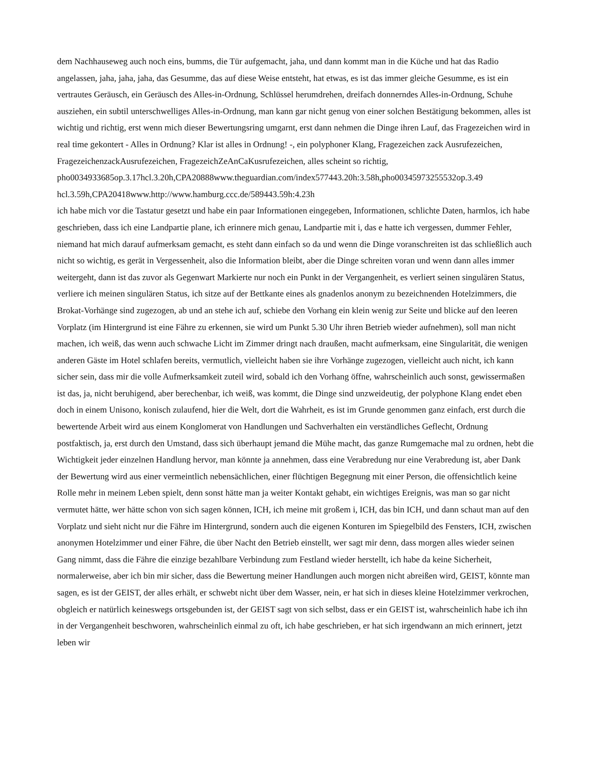dem Nachhauseweg auch noch eins, bumms, die Tür aufgemacht, jaha, und dann kommt man in die Küche und hat das Radio angelassen, jaha, jaha, jaha, das Gesumme, das auf diese Weise entsteht, hat etwas, es ist das immer gleiche Gesumme, es ist ein vertrautes Geräusch, ein Geräusch des Alles-in-Ordnung, Schlüssel herumdrehen, dreifach donnerndes Alles-in-Ordnung, Schuhe ausziehen, ein subtil unterschwelliges Alles-in-Ordnung, man kann gar nicht genug von einer solchen Bestätigung bekommen, alles ist wichtig und richtig, erst wenn mich dieser Bewertungsring umgarnt, erst dann nehmen die Dinge ihren Lauf, das Fragezeichen wird in real time gekontert - Alles in Ordnung? Klar ist alles in Ordnung! -, ein polyphoner Klang, Fragezeichen zack Ausrufezeichen, FragezeichenzackAusrufezeichen, FragezeichZeAnCaKusrufezeichen, alles scheint so richtig, pho0034933685op.3.17hcl.3.20h,CPA20888www.theguardian.com/index577443.20h:3.58h,pho00345973255532op.3.49 hcl.3.59h,CPA20418www.http://www.hamburg.ccc.de/589443.59h:4.23h
ich habe mich vor die Tastatur gesetzt und habe ein paar Informationen eingegeben, Informationen, schlichte Daten, harmlos, ich habe geschrieben, dass ich eine Landpartie plane, ich erinnere mich genau, Landpartie mit i, das e hatte ich vergessen, dummer Fehler, niemand hat mich darauf aufmerksam gemacht, es steht dann einfach so da und wenn die Dinge voranschreiten ist das schließlich auch nicht so wichtig, es gerät in Vergessenheit, also die Information bleibt, aber die Dinge schreiten voran und wenn dann alles immer weitergeht, dann ist das zuvor als Gegenwart Markierte nur noch ein Punkt in der Vergangenheit, es verliert seinen singulären Status, verliere ich meinen singulären Status, ich sitze auf der Bettkante eines als gnadenlos anonym zu bezeichnenden Hotelzimmers, die Brokat-Vorhänge sind zugezogen, ab und an stehe ich auf, schiebe den Vorhang ein klein wenig zur Seite und blicke auf den leeren Vorplatz (im Hintergrund ist eine Fähre zu erkennen, sie wird um Punkt 5.30 Uhr ihren Betrieb wieder aufnehmen), soll man nicht machen, ich weiß, das wenn auch schwache Licht im Zimmer dringt nach draußen, macht aufmerksam, eine Singularität, die wenigen anderen Gäste im Hotel schlafen bereits, vermutlich, vielleicht haben sie ihre Vorhänge zugezogen, vielleicht auch nicht, ich kann sicher sein, dass mir die volle Aufmerksamkeit zuteil wird, sobald ich den Vorhang öffne, wahrscheinlich auch sonst, gewissermaßen ist das, ja, nicht beruhigend, aber berechenbar, ich weiß, was kommt, die Dinge sind unzweideutig, der polyphone Klang endet eben doch in einem Unisono, konisch zulaufend, hier die Welt, dort die Wahrheit, es ist im Grunde genommen ganz einfach, erst durch die bewertende Arbeit wird aus einem Konglomerat von Handlungen und Sachverhalten ein verständliches Geflecht, Ordnung postfaktisch, ja, erst durch den Umstand, dass sich überhaupt jemand die Mühe macht, das ganze Rumgemache mal zu ordnen, hebt die Wichtigkeit jeder einzelnen Handlung hervor, man könnte ja annehmen, dass eine Verabredung nur eine Verabredung ist, aber Dank der Bewertung wird aus einer vermeintlich nebensächlichen, einer flüchtigen Begegnung mit einer Person, die offensichtlich keine Rolle mehr in meinem Leben spielt, denn sonst hätte man ja weiter Kontakt gehabt, ein wichtiges Ereignis, was man so gar nicht vermutet hätte, wer hätte schon von sich sagen können, ICH, ich meine mit großem i, ICH, das bin ICH, und dann schaut man auf den Vorplatz und sieht nicht nur die Fähre im Hintergrund, sondern auch die eigenen Konturen im Spiegelbild des Fensters, ICH, zwischen anonymen Hotelzimmer und einer Fähre, die über Nacht den Betrieb einstellt, wer sagt mir denn, dass morgen alles wieder seinen Gang nimmt, dass die Fähre die einzige bezahlbare Verbindung zum Festland wieder herstellt, ich habe da keine Sicherheit, normalerweise, aber ich bin mir sicher, dass die Bewertung meiner Handlungen auch morgen nicht abreißen wird, GEIST, könnte man sagen, es ist der GEIST, der alles erhält, er schwebt nicht über dem Wasser, nein, er hat sich in dieses kleine Hotelzimmer verkrochen, obgleich er natürlich keineswegs ortsgebunden ist, der GEIST sagt von sich selbst, dass er ein GEIST ist, wahrscheinlich habe ich ihn in der Vergangenheit beschworen, wahrscheinlich einmal zu oft, ich habe geschrieben, er hat sich irgendwann an mich erinnert, jetzt leben wir